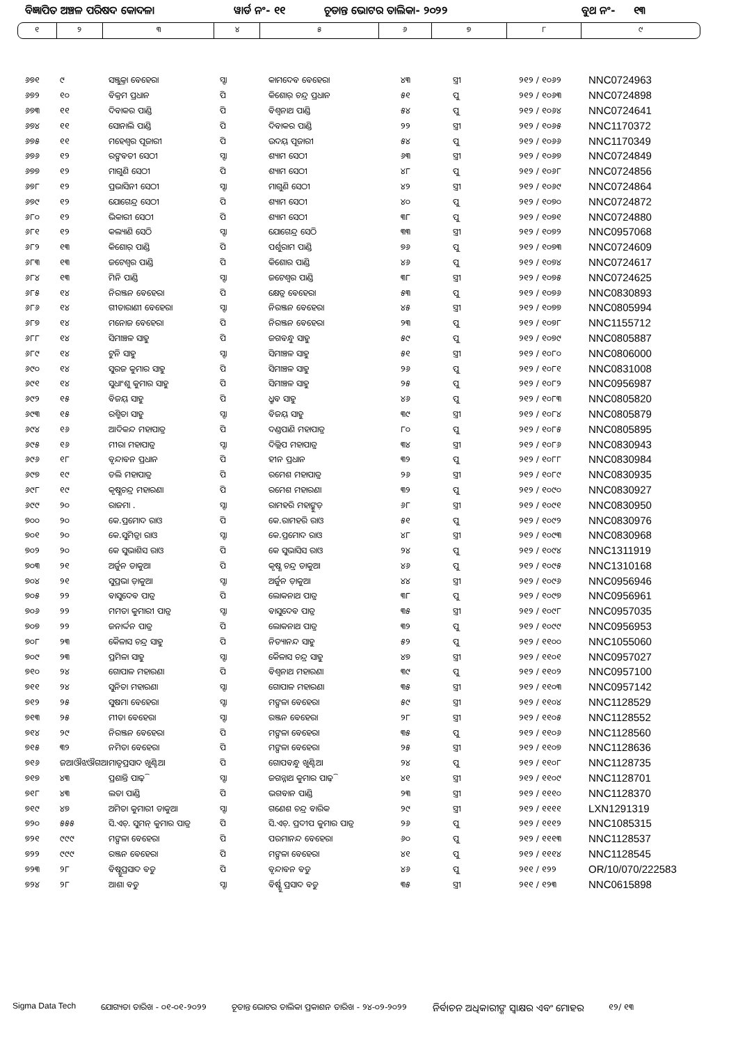ବିଜ୍ଞାପିତ ଅଞ୍ଚଳ ପରିଷଦ କୋଦଳା ୱାର୍ଡ ନଂ- ୧୧ ଚୂଡାନ୍ତ ଭୋଟର ତାଲିକା- ୨୦୨୨ ବୁଥ ନଂ- ୧୩
୧ ୨ ୩ ୪ ୫ ୬ ୭ ୮ ୯
| ୬୭୧ | ୯ | ସଞ୍ଜୁକ୍ତା ବେହେରା | ସ୍ବା | କାମଦେବ ବେହେରା | ୪୩ | ସ୍ତ୍ରୀ | ୨୧୨ / ୧୦୬୨ | NNC0724963 |
| ୬୭୨ | ୧୦ | ବିକ୍ରମ ପ୍ରଧାନ | ପି | କିଶୋର୍ ଚନ୍ଦ୍ର ପ୍ରଧାନ | ୫୧ | ପୁ | ୨୧୨ / ୧୦୬୩ | NNC0724898 |
| ୬୭୩ | ୧୧ | ଦିବାକର ପାଣ୍ଡି | ପି | ବିଶ୍ୱନାଥ ପାଣ୍ଡି | ୫୪ | ପୁ | ୨୧୨ / ୧୦୬୪ | NNC0724641 |
| ୬୭୪ | ୧୧ | ସୋନାଲି ପାଣ୍ଡି | ପି | ଦିବାକର ପାଣ୍ଡି | ୨୨ | ସ୍ତ୍ରୀ | ୨୧୨ / ୧୦୬୫ | NNC1170372 |
| ୬୭୫ | ୧୧ | ମହେଶ୍ୱର ପୂଜାରୀ | ପି | ଉଦୟ୍ ପୂଜାରୀ | ୫୪ | ପୁ | ୨୧୨ / ୧୦୬୬ | NNC1170349 |
| ୬୭୬ | ୧୨ | ରଙ୍ଗବତୀ ସେଠୀ | ସ୍ବା | ଶ୍ୟାମ ସେଠୀ | ୬୩ | ସ୍ତ୍ରୀ | ୨୧୨ / ୧୦୬୭ | NNC0724849 |
| ୬୭୭ | ୧୨ | ମାଗୁଣି ସେଠୀ | ପି | ଶ୍ୟାମ ସେଠୀ | ୪୮ | ପୁ | ୨୧୨ / ୧୦୬୮ | NNC0724856 |
| ୬୭୮ | ୧୨ | ପ୍ରଭାସିନୀ ସେଠୀ | ସ୍ବା | ମାଗୁଣି ସେଠୀ | ୪୨ | ସ୍ତ୍ରୀ | ୨୧୨ / ୧୦୬୯ | NNC0724864 |
| ୬୭୯ | ୧୨ | ଯୋଗେନ୍ଦ୍ର ସେଠୀ | ପି | ଶ୍ୟାମ ସେଠୀ | ୪୦ | ପୁ | ୨୧୨ / ୧୦୭୦ | NNC0724872 |
| ୬୮୦ | ୧୨ | ଭିକାରୀ ସେଠୀ | ପି | ଶ୍ୟାମ ସେଠୀ | ୩୮ | ପୁ | ୨୧୨ / ୧୦୭୧ | NNC0724880 |
| ୬୮୧ | ୧୨ | କଲ୍ୟାଣି ସେଠି | ସ୍ବା | ଯୋଗେନ୍ଦ୍ର ସେଠି | ୩୩ | ସ୍ତ୍ରୀ | ୨୧୨ / ୧୦୭୨ | NNC0957068 |
| ୬୮୨ | ୧୩ | କିଶୋର୍ ପାଣ୍ଡି | ପି | ପର୍ଶୁରାମ ପାଣ୍ଡି | ୭୬ | ପୁ | ୨୧୨ / ୧୦୭୩ | NNC0724609 |
| ୬୮୩ | ୧୩ | ଜଟେଶ୍ୱର ପାଣ୍ଡି | ପି | କିଶୋର ପାଣ୍ଡି | ୪୬ | ପୁ | ୨୧୨ / ୧୦୭୪ | NNC0724617 |
| ୬୮୪ | ୧୩ | ମିନି ପାଣ୍ଡି | ସ୍ବା | ଜଟେଶ୍ୱର ପାଣ୍ଡି | ୩୮ | ସ୍ତ୍ରୀ | ୨୧୨ / ୧୦୭୫ | NNC0724625 |
| ୬୮୫ | ୧୪ | ନିରଞ୍ଜନ ବେହେରା | ପି | କ୍ଷେତ୍ର ବେହେରା | ୫୩ | ପୁ | ୨୧୨ / ୧୦୭୬ | NNC0830893 |
| ୬୮୬ | ୧୪ | ଗୀତାରାଣୀ ବେହେରା | ସ୍ବା | ନିରଞ୍ଜନ ବେହେରା | ୪୫ | ସ୍ତ୍ରୀ | ୨୧୨ / ୧୦୭୭ | NNC0805994 |
| ୬୮୭ | ୧୪ | ମନୋଜ ବେହେରା | ପି | ନିରଞ୍ଜନ ବେହେରା | ୨୩ | ପୁ | ୨୧୨ / ୧୦୭୮ | NNC1155712 |
| ୬୮୮ | ୧୪ | ସିମାଞ୍ଚଳ ସାହୁ | ପି | ଜଗବନ୍ଧୁ ସାହୁ | ୫୯ | ପୁ | ୨୧୨ / ୧୦୭୯ | NNC0805887 |
| ୬୮୯ | ୧୪ | ଟୁନି ସାହୁ | ସ୍ବା | ସିମାଞ୍ଚଳ ସାହୁ | ୫୧ | ସ୍ତ୍ରୀ | ୨୧୨ / ୧୦୮୦ | NNC0806000 |
| ୬୯୦ | ୧୪ | ସୁରଜ କୁମାର ସାହୁ | ପି | ସିମାଞ୍ଚଳ ସାହୁ | ୨୬ | ପୁ | ୨୧୨ / ୧୦୮୧ | NNC0831008 |
| ୬୯୧ | ୧୪ | ସୁଧାଂଶୁ କୁମାର ସାହୁ | ପି | ସିମାଞ୍ଚଳ ସାହୁ | ୨୫ | ପୁ | ୨୧୨ / ୧୦୮୨ | NNC0956987 |
| ୬୯୨ | ୧୫ | ବିଜୟ୍ ସାହୁ | ପି | ଧ୍ରୁବ ସାହୁ | ୪୬ | ପୁ | ୨୧୨ / ୧୦୮୩ | NNC0805820 |
| ୬୯୩ | ୧୫ | ରଶ୍ମିତା ସାହୁ | ସ୍ବା | ବିଜୟ୍ ସାହୁ | ୩୯ | ସ୍ତ୍ରୀ | ୨୧୨ / ୧୦୮୪ | NNC0805879 |
| ୬୯୪ | ୧୬ | ଆଦିକନ୍ଦ ମହାପାତ୍ର | ପି | ଦଣ୍ଡପାଣି ମହାପାତ୍ର | ୮୦ | ପୁ | ୨୧୨ / ୧୦୮୫ | NNC0805895 |
| ୬୯୫ | ୧୬ | ମୀରା ମହାପାତ୍ର | ସ୍ବା | ଦିଲ୍ଲିପ ମହାପାତ୍ର | ୩୪ | ସ୍ତ୍ରୀ | ୨୧୨ / ୧୦୮୬ | NNC0830943 |
| ୬୯୬ | ୧୮ | ବୃନ୍ଦାବନ ପ୍ରଧାନ | ପି | ହୀନ ପ୍ରଧାନ | ୩୨ | ପୁ | ୨୧୨ / ୧୦୮୮ | NNC0830984 |
| ୬୯୭ | ୧୯ | ଡଲି ମହାପାତ୍ର | ପି | ରମେଶ ମହାପାତ୍ର | ୨୬ | ସ୍ତ୍ରୀ | ୨୧୨ / ୧୦୮୯ | NNC0830935 |
| ୬୯୮ | ୧୯ | କୃଷ୍ଣଚନ୍ଦ୍ର ମହାରଣା | ପି | ରମେଶ ମହାରଣା | ୩୨ | ପୁ | ୨୧୨ / ୧୦୯୦ | NNC0830927 |
| ୬୯୯ | ୨୦ | ରାଜମା . | ସ୍ବା | ରାମହରି ମହାଙ୍କୁଡ଼ | ୬୮ | ସ୍ତ୍ରୀ | ୨୧୨ / ୧୦୯୧ | NNC0830950 |
| ୭୦୦ | ୨୦ | କେ.ପ୍ରମୋଦ ରାଓ | ପି | କେ.ରାମହରି ରାଓ | ୫୧ | ପୁ | ୨୧୨ / ୧୦୯୨ | NNC0830976 |
| ୭୦୧ | ୨୦ | କେ.ସୁମିତ୍ରା ରାଓ | ସ୍ବା | କେ.ପ୍ରମୋଦ ରାଓ | ୪୮ | ସ୍ତ୍ରୀ | ୨୧୨ / ୧୦୯୩ | NNC0830968 |
| ୭୦୨ | ୨୦ | କେ ସୁଭାଶିସ ରାଓ | ପି | କେ ସୁଭାସିସ ରାଓ | ୨୪ | ପୁ | ୨୧୨ / ୧୦୯୪ | NNC1311919 |
| ୭୦୩ | ୨୧ | ଅର୍ଜୁନ ଡାକୁଆ | ପି | କୃଷ୍ଣ ଚନ୍ଦ୍ର ଡାକୁଆ | ୪୬ | ପୁ | ୨୧୨ / ୧୦୯୫ | NNC1310168 |
| ୭୦୪ | ୨୧ | ସୁପ୍ରଭା ଡ଼ାକୁଆ | ସ୍ବା | ଅର୍ଜୁନ ଡ଼ାକୁଆ | ୪୪ | ସ୍ତ୍ରୀ | ୨୧୨ / ୧୦୯୬ | NNC0956946 |
| ୭୦୫ | ୨୨ | ବାସୁଦେବ ପାତ୍ର | ପି | ଲୋକନାଥ ପାତ୍ର | ୩୮ | ପୁ | ୨୧୨ / ୧୦୯୭ | NNC0956961 |
| ୭୦୬ | ୨୨ | ମମତା କୁମାରୀ ପାତ୍ର | ସ୍ବା | ବାସୁଦେବ ପାତ୍ର | ୩୫ | ସ୍ତ୍ରୀ | ୨୧୨ / ୧୦୯୮ | NNC0957035 |
| ୭୦୭ | ୨୨ | ଜନାର୍ଦ୍ଦନ ପାତ୍ର | ପି | ଲୋକନାଥ ପାତ୍ର | ୩୨ | ପୁ | ୨୧୨ / ୧୦୯୯ | NNC0956953 |
| ୭୦୮ | ୨୩ | କୈଳାସ ଚନ୍ଦ୍ର ସାହୁ | ପି | ନିତ୍ୟାନନ୍ଦ ସାହୁ | ୫୨ | ପୁ | ୨୧୨ / ୧୧୦୦ | NNC1055060 |
| ୭୦୯ | ୨୩ | ପ୍ରମିଳା ସାହୁ | ସ୍ବା | କୈଳାସ ଚ଼ନ୍ଦ୍ର ସାହୁ | ୪୭ | ସ୍ତ୍ରୀ | ୨୧୨ / ୧୧୦୧ | NNC0957027 |
| ୭୧୦ | ୨୪ | ଗୋପାଳ ମହାରଣା | ପି | ବିଶ୍ୱନାଥ ମହାରଣା | ୩୯ | ପୁ | ୨୧୨ / ୧୧୦୨ | NNC0957100 |
| ୭୧୧ | ୨୪ | ସୁନିତା ମହାରଣା | ସ୍ବା | ଗୋପାଳ ମହାରଣା | ୩୫ | ସ୍ତ୍ରୀ | ୨୧୨ / ୧୧୦୩ | NNC0957142 |
| ୭୧୨ | ୨୫ | ସୁଷମା ବେହେରା | ସ୍ବା | ମଙ୍ଗଳା ବେହେରା | ୫୯ | ସ୍ତ୍ରୀ | ୨୧୨ / ୧୧୦୪ | NNC1128529 |
| ୭୧୩ | ୨୫ | ମୀତା ବେହେରା | ସ୍ବା | ରଞ୍ଜନ ବେହେରା | ୨୮ | ସ୍ତ୍ରୀ | ୨୧୨ / ୧୧୦୫ | NNC1128552 |
| ୭୧୪ | ୨୯ | ନିରଞ୍ଜନ ବେହେରା | ପି | ମଙ୍ଗଳା ବେହେରା | ୩୫ | ପୁ | ୨୧୨ / ୧୧୦୬ | NNC1128560 |
| ୭୧୫ | ୩୨ | ନମିତା ବେହେରା | ପି | ମଙ୍ଗଳା ବେହେରା | ୨୫ | ସ୍ତ୍ରୀ | ୨୧୨ / ୧୧୦୭ | NNC1128636 |
| ୭୧୬ | ଜଆଔଝଔଗଆ | ମାତୃପ୍ରସାଦ ଖୁଣ୍ଟିଆ | ପି | ଗୋପବନ୍ଧୁ ଖୁଣ୍ଟିଆ | ୨୪ | ପୁ | ୨୧୨ / ୧୧୦୮ | NNC1128735 |
| ୭୧୭ | ୪୩ | ପ୍ରଶାନ୍ତି ପାଢ଼ି | ସ୍ବା | ଜଗନ୍ନାଥ କୁମାର ପାଢ଼ି | ୪୧ | ସ୍ତ୍ରୀ | ୨୧୨ / ୧୧୦୯ | NNC1128701 |
| ୭୧୮ | ୪୩ | ଲତା ପାଣ୍ଡି | ପି | ଭଗବାନ ପାଣ୍ଡି | ୨୩ | ସ୍ତ୍ରୀ | ୨୧୨ / ୧୧୧୦ | NNC1128370 |
| ୭୧୯ | ୪୭ | ଅମିତା କୁମାରୀ ଡାକୁଆ | ସ୍ବା | ଗଣେଶ ଚନ୍ଦ୍ର ବାରିକ | ୨୯ | ସ୍ତ୍ରୀ | ୨୧୨ / ୧୧୧୧ | LXN1291319 |
| ୭୨୦ | ୫୫୫ | ସି.ଏଚ୍. ସୁମନ୍ କୁମାର ପାତ୍ର | ପି | ସି.ଏଚ୍. ପ୍ରଦୀପ କୁମାର ପାତ୍ର | ୨୬ | ପୁ | ୨୧୨ / ୧୧୧୨ | NNC1085315 |
| ୭୨୧ | ୯୯୯ | ମଙ୍ଗଳା ବେହେରା | ପି | ପରମାନନ୍ଦ ବେହେରା | ୬୦ | ପୁ | ୨୧୨ / ୧୧୧୩ | NNC1128537 |
| ୭୨୨ | ୯୯୯ | ରଞ୍ଜନ ବେହେରା | ପି | ମଙ୍ଗଳା ବେହେରା | ୪୧ | ପୁ | ୨୧୨ / ୧୧୧୪ | NNC1128545 |
| ୭୨୩ | ୨୮ | ବିଷ୍ଣୁପ୍ରସାଦ ବଡୁ | ପି | ବୃନ୍ଦାବନ ବଡୁ | ୪୬ | ପୁ | ୨୧୧ / ୧୨୨ | OR/10/070/222583 |
| ୭୨୪ | ୨୮ | ଆଶା ବଡୁ | ସ୍ବା | ବିର୍ଷ୍ଣୁ ପ୍ରସାଦ ବଡୁ | ୩୫ | ସ୍ତ୍ରୀ | ୨୧୧ / ୧୨୩ | NNC0615898 |
Sigma Data Tech ଯୋଗ୍ୟତା ତାରିଖ - ୦୧-୦୧-୨୦୨୨ ଚୂଡାନ୍ତ ଭୋଟର ତାଲିକା ପ୍ରକାଶନ ତାରିଖ - ୨୪-୦୨-୨୦୨୨ ନିର୍ବାଚନ ଅଧିକାରୀଙ୍କ ସ୍ୱାକ୍ଷର ଏବଂ ମୋହର ୧୨/ ୧୩